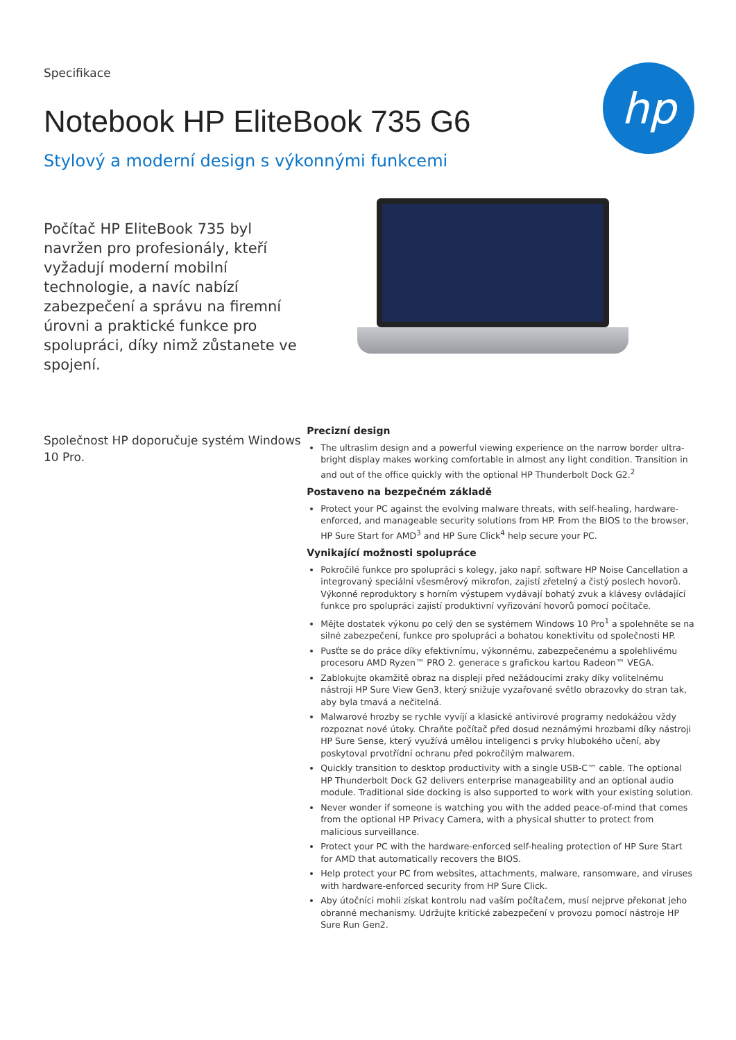Specifikace
Notebook HP EliteBook 735 G6
Stylový a moderní design s výkonnými funkcemi
hp
Počítač HP EliteBook 735 byl navržen pro profesionály, kteří vyžadují moderní mobilní technologie, a navíc nabízí zabezpečení a správu na firemní úrovni a praktické funkce pro spolupráci, díky nimž zůstanete ve spojení.
Společnost HP doporučuje systém Windows 10 Pro.
Precizní design
The ultraslim design and a powerful viewing experience on the narrow border ultra-bright display makes working comfortable in almost any light condition. Transition in and out of the office quickly with the optional HP Thunderbolt Dock G2.<sup>2</sup>
Postaveno na bezpečném základě
Protect your PC against the evolving malware threats, with self-healing, hardware-enforced, and manageable security solutions from HP. From the BIOS to the browser, HP Sure Start for AMD<sup>3</sup> and HP Sure Click<sup>4</sup> help secure your PC.
Vynikající možnosti spolupráce
Pokročilé funkce pro spolupráci s kolegy, jako např. software HP Noise Cancellation a integrovaný speciální všesměrový mikrofon, zajistí zřetelný a čistý poslech hovorů. Výkonné reproduktory s horním výstupem vydávají bohatý zvuk a klávesy ovládající funkce pro spolupráci zajistí produktivní vyřizování hovorů pomocí počítače.
Mějte dostatek výkonu po celý den se systémem Windows 10 Pro<sup>1</sup> a spolehněte se na silné zabezpečení, funkce pro spolupráci a bohatou konektivitu od společnosti HP.
Pusťte se do práce díky efektivnímu, výkonnému, zabezpečenému a spolehlivému procesoru AMD Ryzen™ PRO 2. generace s grafickou kartou Radeon™ VEGA.
Zablokujte okamžitě obraz na displeji před nežádoucími zraky díky volitelnému nástroji HP Sure View Gen3, který snižuje vyzařované světlo obrazovky do stran tak, aby byla tmavá a nečitelná.
Malwarové hrozby se rychle vyvíjí a klasické antivirové programy nedokážou vždy rozpoznat nové útoky. Chraňte počítač před dosud neznámými hrozbami díky nástroji HP Sure Sense, který využívá umělou inteligenci s prvky hlubokého učení, aby poskytoval prvotřídní ochranu před pokročilým malwarem.
Quickly transition to desktop productivity with a single USB-C™ cable. The optional HP Thunderbolt Dock G2 delivers enterprise manageability and an optional audio module. Traditional side docking is also supported to work with your existing solution.
Never wonder if someone is watching you with the added peace-of-mind that comes from the optional HP Privacy Camera, with a physical shutter to protect from malicious surveillance.
Protect your PC with the hardware-enforced self-healing protection of HP Sure Start for AMD that automatically recovers the BIOS.
Help protect your PC from websites, attachments, malware, ransomware, and viruses with hardware-enforced security from HP Sure Click.
Aby útočníci mohli získat kontrolu nad vaším počítačem, musí nejprve překonat jeho obranné mechanismy. Udržujte kritické zabezpečení v provozu pomocí nástroje HP Sure Run Gen2.